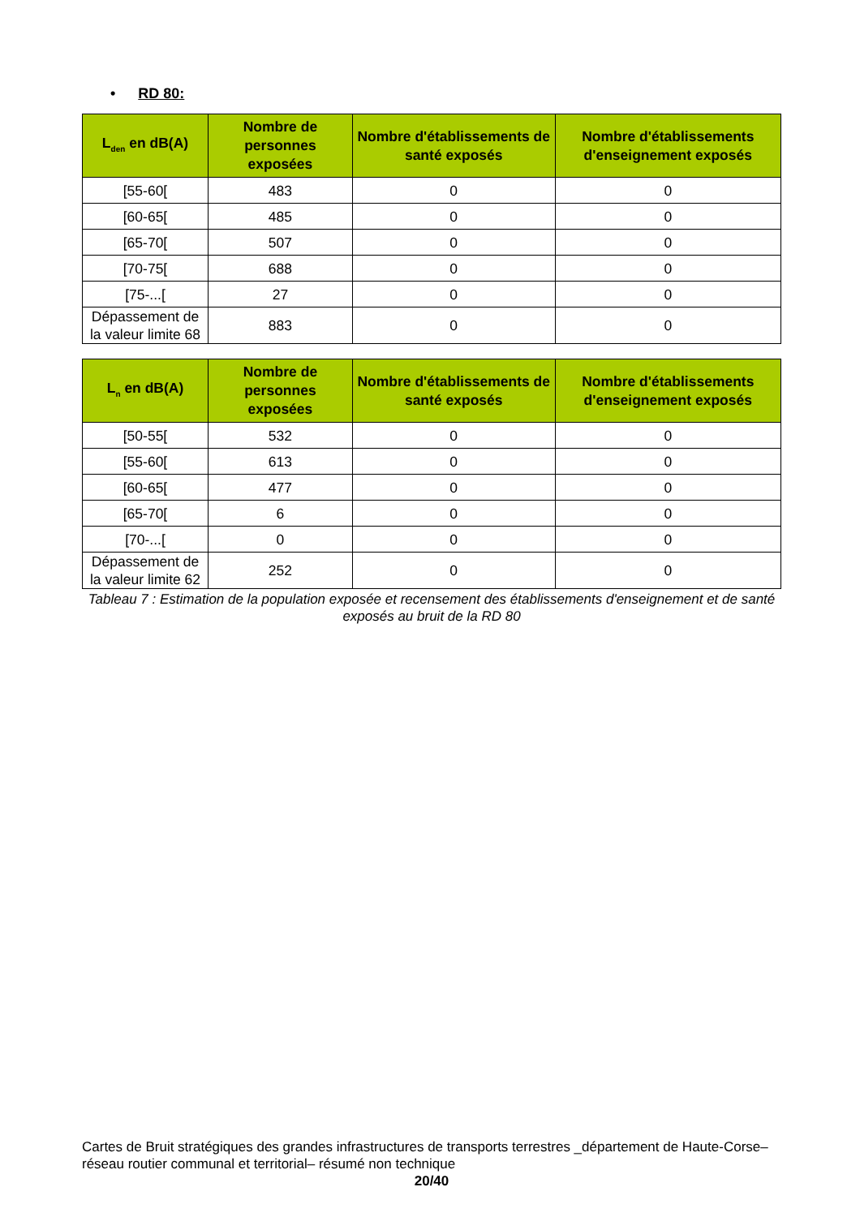• RD 80:
| L<sub>den</sub> en dB(A) | Nombre de personnes exposées | Nombre d'établissements de santé exposés | Nombre d'établissements d'enseignement exposés |
| --- | --- | --- | --- |
| [55-60[ | 483 | 0 | 0 |
| [60-65[ | 485 | 0 | 0 |
| [65-70[ | 507 | 0 | 0 |
| [70-75[ | 688 | 0 | 0 |
| [75-...[ | 27 | 0 | 0 |
| Dépassement de la valeur limite 68 | 883 | 0 | 0 |
| L<sub>n</sub> en dB(A) | Nombre de personnes exposées | Nombre d'établissements de santé exposés | Nombre d'établissements d'enseignement exposés |
| --- | --- | --- | --- |
| [50-55[ | 532 | 0 | 0 |
| [55-60[ | 613 | 0 | 0 |
| [60-65[ | 477 | 0 | 0 |
| [65-70[ | 6 | 0 | 0 |
| [70-...[ | 0 | 0 | 0 |
| Dépassement de la valeur limite 62 | 252 | 0 | 0 |
Tableau 7 : Estimation de la population exposée et recensement des établissements d'enseignement et de santé exposés au bruit de la RD 80
Cartes de Bruit stratégiques des grandes infrastructures de transports terrestres _département de Haute-Corse– réseau routier communal et territorial– résumé non technique
20/40